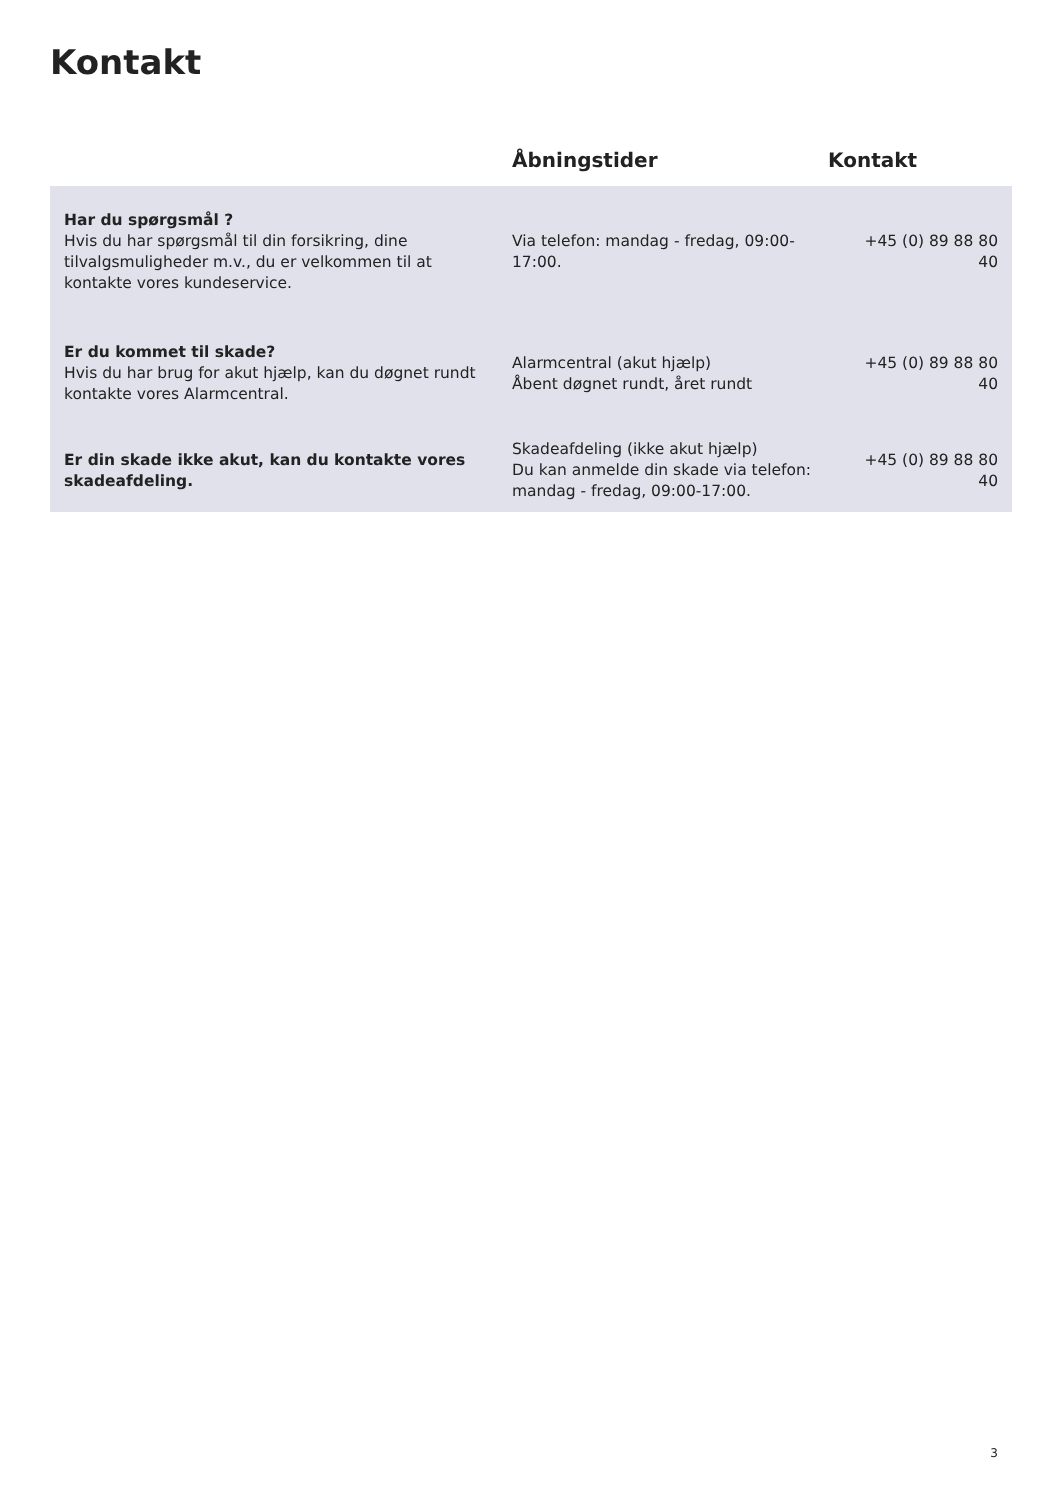Kontakt
| | Åbningstider | Kontakt |
| --- | --- | --- |
| Har du spørgsmål ? Hvis du har spørgsmål til din forsikring, dine tilvalgsmuligheder m.v., du er velkommen til at kontakte vores kundeservice. | Via telefon: mandag - fredag, 09:00-17:00. | +45 (0) 89 88 80 40 |
| Er du kommet til skade? Hvis du har brug for akut hjælp, kan du døgnet rundt kontakte vores Alarmcentral. | Alarmcentral (akut hjælp) Åbent døgnet rundt, året rundt | +45 (0) 89 88 80 40 |
| Er din skade ikke akut, kan du kontakte vores skadeafdeling. | Skadeafdeling (ikke akut hjælp) Du kan anmelde din skade via telefon: mandag - fredag, 09:00-17:00. | +45 (0) 89 88 80 40 |
3